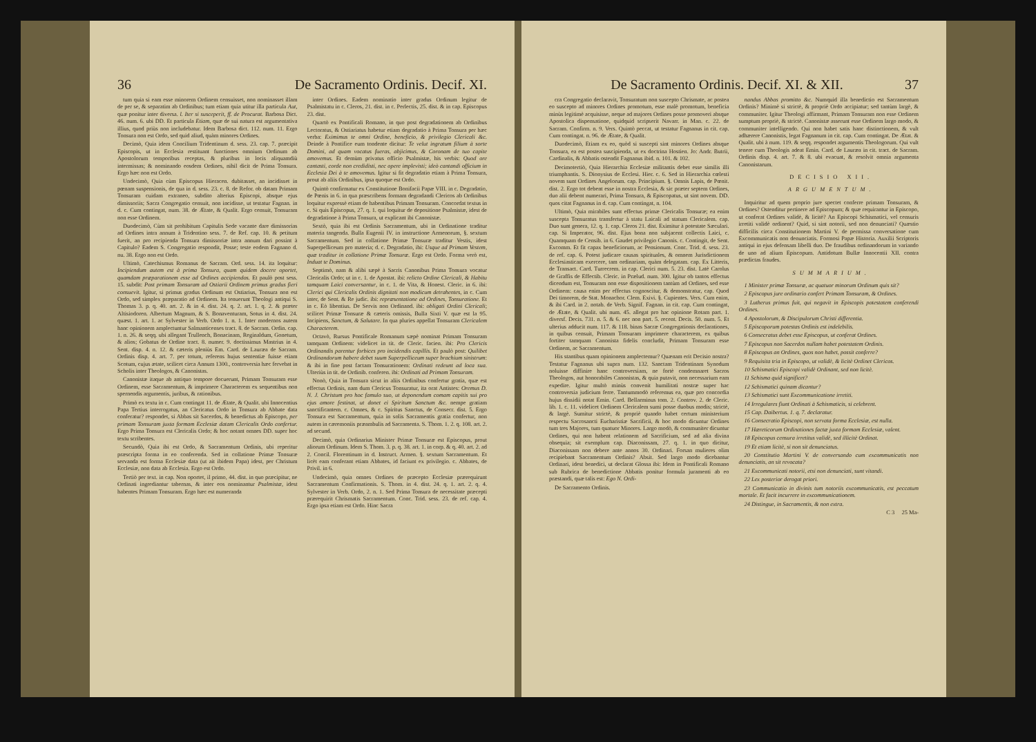36 De Sacramento Ordinis. Decif. XI.
tum quia si eam esse minorem Ordinem censuisset, non nominasset illam de per se, & separatim ab Ordinibus; tum etiam quia utitur illa particula Aut, quæ ponitur inter diversa. l. Iter si susceperit, ff. de Procurat. Barbosa Dict. 46. num. 6. ubi DD. Et particula Etiam, quæ de sui natura est argumentativa illius, quod priùs non includebatur. Idem Barbosa dict. 112. num. 11. Ergo Tonsura non est Ordo, sed quid aliud, quàm minores Ordines.
Decimò, Quia idem Concilium Tridentinum d. sess. 23. cap. 7. præcipit Episcopis, ut in Ecclesia restituant functiones omnium Ordinum ab Apostolorum temporibus receptas, & pluribus in locis aliquamdiù intermissas; & nominando eosdem Ordines, nihil dicit de Prima Tonsura. Ergo hæc non est Ordo.
Undecimò, Quia cùm Episcopus Hieracen. dubitasset, an incidisset in pœnam suspensionis, de qua in d. sess. 23. c. 8. de Refor. ob datam Primam Tonsuram cuidam extraneo, subdito alterius Episcopi, absque ejus dimissoriis; Sacra Congregatio censuit, non incidisse, ut testatur Fagnan. in d. c. Cum contingat, num. 38. de Ætate, & Qualit. Ergo censuit, Tonsuram non esse Ordinem.
Duodecimò, Cùm sit prohibitum Capitulis Sede vacante dare dimissorias ad Ordines intra annum à Tridentino sess. 7. de Ref. cap. 10. & petitum fuerit, an pro recipienda Tonsura dimissoriæ intra annum dari possint à Capitulo? Eadem S. Congregatio respondit, Posse; teste eodem Fagnano d. nu. 38. Ergo non est Ordo.
Ultimò, Catechismus Romanus de Sacram. Ord. sess. 14. ita loquitur: Incipiendum autem est à prima Tonsura, quam quidem docere oportet, quamdam præparationem esse ad Ordines accipiendos. Et paulò post sess. 15. subdit: Post primam Tonsuram ad Ostiarii Ordinem primus gradus fieri consuevit. Igitur, si primus gradus Ordinum est Ostiarius, Tonsura non est Ordo, sed simplex præparatio ad Ordinem. Ita tenuerunt Theologi antiqui S. Thomas 3. p. q. 40. art. 2. & in 4. dist. 24. q. 2. art. 1. q. 2. & præter Altisiodoren. Albertum Magnum, & S. Bonaventuram, Sotus in 4. dist. 24. quæst. 1. art. 1. ac Sylvester in Verb. Ordo 1. n. 1. Inter modernos autem hanc opinionem amplectuntur Salmanticenses tract. 8. de Sacram. Ordin. cap. 1. n. 26. & seqq. ubi allegant Trullench, Bonacinam, Reginaldum, Gonetum, & alios; Gobatus de Ordine tract. 8. numer. 9. doctissimus Mastrius in 4. Sent. disp. 4. n. 12. & cæteris pleniùs Em. Card. de Lauræa de Sacram. Ordinis disp. 4. art. 7. per totum, referens hujus sententiæ fuisse etiam Scotum, cujus ætate, scilicet circa Annum 1300., controversia hæc fervebat in Scholis inter Theologos, & Canonistas.
Canonistæ itaque ab antiquo tempore docuerunt, Primam Tonsuram esse Ordinem, esse Sacramentum, & imprimere Characterem ex sequentibus non spernendis argumentis, juribus, & rationibus.
Primò ex textu in c. Cum contingat 11. de Ætate, & Qualit. ubi Innocentius Papa Tertius interrogatus, an Clericatus Ordo in Tonsura ab Abbate data conferatur? respondet, si Abbas sit Sacerdos, & benedictus ab Episcopo, per primam Tonsuram juxta formam Ecclesiæ datam Clericalis Ordo confertur. Ergo Prima Tonsura est Clericalis Ordo; & hoc notant omnes DD. super hoc textu scribentes.
Secundò, Quia ibi est Ordo, & Sacramentum Ordinis, ubi reperitur præscripta forma in eo conferenda. Sed in collatione Primæ Tonsuræ servanda est forma Ecclesiæ data (ut ait ibidem Papa) idest, per Christum Ecclesiæ, non data ab Ecclesia. Ergo est Ordo.
Tertiò per text. in cap. Non oportet, il primo, 44. dist. in quo præcipitur, ne Ordinati ingrediantur tabernas, & inter eos nominantur Psalmistæ, idest habentes Primam Tonsuram. Ergo hæc est numeranda
inter Ordines. Eadem nominatio inter gradus Ordinum legitur de Psalmistatu in c. Cleros, 21. dist. in c. Perlectis, 25. dist. & in cap. Episcopus 23. dist.
Quartò ex Pontificali Romano, in quo post degradationem ab Ordinibus Lectoratus, & Ostiariatus habetur etiam degradatio à Prima Tonsura per hæc verba: Eximimus te omni Ordine, beneficio, & privilegio Clericali &c. Deinde à Pontifice eum tondente dicitur: Te velut ingratum filium à sorte Domini, ad quam vocatus fueras, abjicimus, & Coronam de tuo capite amovemus. Et demùm privatus officio Psalmistæ, his verbis: Quod ore cantasti, corde non credidisti, nec opere implevisti; ideò cantandi officium in Ecclesia Dei à te amovemus. Igitur si fit degradatio etiam à Prima Tonsura, prout ab aliis Ordinibus, ipsa quoque est Ordo.
Quintò confirmatur ex Constitutione Bonifacii Papæ VIII. in c. Degradatio, de Pœnis in 6. in qua præscribens formam degradandi Clericos ab Ordinibus loquitur expressè etiam de habentibus Primam Tonsuram. Concordat textus in c. Si quis Episcopus, 27. q. 1. qui loquitur de depositione Psalmistæ, idest de degradatione à Prima Tonsura, ut explicant ibi Canonistæ.
Sextò, quia ibi est Ordinis Sacramentum, ubi in Ordinatione traditur materia tangenda. Bulla Eugenii IV. in instructione Armenorum, §. sextum Sacramentum. Sed in collatione Primæ Tonsuræ traditur Vestis, idest Superpelliceum pro materia; d. c. Degradatio, ibi: Usque ad Primam Vestem, quæ traditur in collatione Primæ Tonsuræ. Ergo est Ordo. Forma verò est, Induat te Dominus.
Septimò, nam & alibi sæpè à Sacris Canonibus Prima Tonsura vocatur Clericalis Ordo; ut in c. 1. de Apostat. ibi: relicto Ordine Clericali, & Habitu tamquam Laici conversantur, in c. 1. de Vita, & Honest. Cleric. in 6. ibi: Clerici qui Clericalis Ordinis dignitati non modicum detrahentes, in c. Cum inter, de Sent. & Re judic. ibi: repræsentatione ad Ordines, Tonsuratione. Et in c. Eò libentius. De Servis non Ordinand. ibi: obligati Ordini Clericali; scilicet Primæ Tonsuræ & cæteris omissis, Bulla Sixti V. quæ est la 95. Incipiens, Sanctum, & Salutare. In qua pluries appellat Tonsuram Clericalem Characterem.
Octavò, Rursus Pontificale Romanum sæpè nominat Primam Tonsuram tamquam Ordinem: videlicet in tit. de Cleric. facien. ibi: Pro Clericis Ordinandis parentur forbices pro incidendis capillis. Et paulò post: Quilibet Ordinandorum habere debet suum Superpelliceum super brachium sinistrum: & ibi in fine post factam Tonsurationem: Ordinati redeunt ad loca sua. Ulteriùs in tit. de Ordinib. conferen. ibi: Ordinati ad Primam Tonsuram.
Nonò, Quia in Tonsura sicut in aliis Ordinibus confertur gratia, quæ est effectus Ordinis, nam dum Clericus Tonsuratur, ita orat Antistes: Oremus D. N. J. Christum pro hoc famulo suo, ut deponendum comam capitis sui pro ejus amore festinat, ut donet ei Spiritum Sanctum &c. nempe gratiam sanctificantem. c. Omnes, & c. Spiritus Sanctus, de Consecr. dist. 5. Ergo Tonsura est Sacramentum, quia in solis Sacramentis gratia confertur, non autem in cæremoniis præambulis ad Sacramenta. S. Thom. 1. 2. q. 108. art. 2. ad secund.
Decimò, quia Ordinarius Minister Primæ Tonsuræ est Episcopus, prout aliorum Ordinum. Idem S. Thom. 3. p. q. 38. art. 1. in corp. & q. 40. art. 2. ad 2. Concil. Florentinum in d. Instruct. Armen. §. sextum Sacramentum. Et licèt eam conferant etiam Abbates, id faciunt ex privilegio. c. Abbates, de Privil. in 6.
Undecimò, quia omnes Ordines de præcepto Ecclesiæ prærequirunt Sacramentum Confirmationis. S. Thom. in 4. dist. 24. q. 1. art. 2. q. 4. Sylvester in Verb. Ordo, 2. n. 1. Sed Prima Tonsura de necessitate præcepti prærequirit Chrismatis Sacramentum. Conc. Trid. sess. 23. de ref. cap. 4. Ergo ipsa etiam est Ordo. Hinc Sacra
De Sacramento Ordinis. Decif. XI. & XII. 37
cra Congregatio declaravit, Tonsuratum non susceptо Chrismate, ac postea eo suscepto ad minores Ordines promotum, esse malè promotum, beneficia minùs legitimè acquisisse, neque ad majores Ordines posse promoveri absque Apostolica dispensatione, quidquid scripserit Navarr. in Man. c. 22. de Sacram. Confirm. n. 9. Vers. Quintò peccat, ut testatur Fagnanus in cit. cap. Cum contingat. n. 96. de Ætate, & Qualit.
Duodecimò, Etiam ex eo, quòd si suscepti sint minores Ordines absque Tonsura, ea est postea suscipienda, ut ex doctrina Hostien. Jo: Andr. Butrii, Cardinalis, & Abbatis ostendit Fagnanus ibid. n. 101. & 102.
Decimotertiò, Quia Hierarchia Ecclesiæ militantis debet esse similis illi triumphantis. S. Dionysius de Ecclesi. Hier. c. 6. Sed in Hierarchia cœlesti novem sunt Ordines Angelorum. cap. Principium. §. Omnis Lapis, de Pœnit. dist. 2. Ergo tot debent esse in nostra Ecclesia, & sic præter septem Ordines, duo alii debent numerari, Prima Tonsura, & Episcopatus, ut sint novem. DD. quos citat Fagnanus in d. cap. Cum contingat, n. 104.
Ultimò, Quia mirabiles sunt effectus primæ Clericalis Tonsuræ; ea enim suscepta Tonsuratus transfertur à statu Laicali ad statum Clericalem. cap. Duo sunt genera, 12. q. 1. cap. Cleros 21. dist. Eximitur à potestate Sæculari. cap. Si Imperator, 96. dist. Ejus bona non subjacent collectis Laici, c. Quamquam de Censib. in 6. Gaudet privilegio Canonis. c. Contingit, de Sent. Excomm. Et fit capax beneficiorum, ac Pensionum. Conc. Trid. d. sess. 23. de ref. cap. 6. Potest judicare causas spirituales, & omnem Jurisdictionem Ecclesiasticam exercere, tam ordinariam, quàm delegatam. cap. Ex Litteris, de Transact. Card. Turrecrem. in cap. Clerici num. 5. 23. dist. Latè Carolus de Graffis de Effectib. Cleric. in Prælud. num. 300. Igitur ob tantos effectus dicendum est, Tonsuram non esse dispositionem tantùm ad Ordines, sed esse Ordinem: causa enim per effectus cognoscitur, & demonstratur, cap. Quod Dei timorem, de Stat. Monachor. Clem. Exivi. §. Cupientes. Vers. Cum enim, & ibi Card. in 2. notab. de Verb. Signif. Fagnan. in cit. cap. Cum contingat, de Ætate, & Qualit. ubi num. 45. allegat pro hac opinione Rotam part. 1. diversf. Decis. 731. n. 5. & 6. nec non part. 5. recent. Decis. 50. num. 5. Et ulterius adducit num. 117. & 118. binas Sacræ Congregationis declarationes, in quibus censuit, Primam Tonsuram imprimere characterem, ex quibus fortiter tamquam Canonista fidelis concludit, Primam Tonsuram esse Ordinem, ac Sacramentum.
His stantibus quam opinionem amplectemur? Quænam erit Decisio nostra? Testatur Fagnanus ubi supra num. 132. Sanctam Tridentinam Synodum noluisse diffinire hanc controversiam, ne fortè condemnaret Sacros Theologos, aut honorabiles Canonistas, & quia putavit, non necessarium eam expedire. Igitur multò minùs convenit humilitati nostræ super hac controversia judicium ferre. Tantummodò referemus ea, quæ pro concordia hujus dissidii notat Emin. Card. Bellarminus tom. 2. Controv. 2. de Cleric. lib. 1. c. 11. videlicet Ordinem Clericalem sumi posse duobus modis; strictè, & largè. Sumitur strictè, & propriè quando habet certum ministerium respectu Sacrosancti Eucharistiæ Sacrificii, & hoc modo dicuntur Ordines tum tres Majores, tum quatuor Minores. Largo modò, & communiter dicuntur Ordines, qui non habent relationem ad Sacrificium, sed ad alia divina obsequia; sit exemplum cap. Diaconissam, 27. q. 1. in quo dicitur, Diaconissam non debere ante annos 30. Ordinari. Forsan mulieres olim recipiebant Sacramentum Ordinis? Absit. Sed largo modo dicebantur Ordinari, idest benedici, ut declarat Glossa ibi: Idem in Pontificali Romano sub Rubrica de benedictione Abbatis ponitur formula juramenti ab eo præstandi, quæ talis est: Ego N. Ordi-
De Sacramento Ordinis.
nandus Abbas promitto &c. Numquid illa benedictio est Sacramentum Ordinis? Minimè si strictè, & propriè Ordo accipiatur; sed tantùm largè, & communiter. Igitur Theologi affirmant, Primam Tonsuram non esse Ordinem sumptum propriè, & strictè. Canonistæ asserunt esse Ordinem largo modo, & communiter intelligendo. Qui non habet satis hanc distinctionem, & vult adhærere Canonistis, legat Fagnanum in cit. cap. Cum contingat. De Ætat. & Qualit. ubi à num. 119. & seqq. respondet argumentis Theologorum. Qui vult tenere cum Theologis adeat Emin. Card. de Lauræa in cit. tract. de Sacram. Ordinis disp. 4. art. 7. & 8. ubi evacuat, & resolvit omnia argumenta Canonistarum.
DECISIO XII.
ARGUMENTUM.
Inquiritur ad quem proprio jure spectet conferre primam Tonsuram, & Ordines? Ostenditur pertinere ad Episcopum; & quæ requirantur in Episcopo, ut conferat Ordines validè, & licitè? An Episcopi Schismatici, vel censuris irretiti validè ordinent? Quid, si sint notorii, sed non denunciati? Quæstio difficilis circa Constitutionem Martini V. de permissa conversatione cum Excommunicatis non denunciatis. Formosi Papæ Historia. Auxilii Scriptoris antiqui in ejus defensam libelli duo. De fraudibus ordinandorum in variando de uno ad alium Episcopum. Antidotum Bullæ Innocentii XII. contra prædictas fraudes.
SUMMARIUM.
1 Minister primæ Tonsuræ, ac quatuor minorum Ordinum quis sit?
2 Episcopus jure ordinario confert Primam Tonsuram, & Ordines.
3 Lutherus primus fuit, qui negavit in Episcopis potestatem conferendi Ordines.
4 Apostolorum, & Discipulorum Christi differentia.
5 Episcoporum potestas Ordinis est indelebilis.
6 Consecratus debet esse Episcopus, ut conferat Ordines.
7 Episcopus non Sacerdos nullam habet potestatem Ordinis.
8 Episcopus an Ordines, quos non habet, possit conferre?
9 Requisita tria in Episcopo, ut validè, & licitè Ordinet Clericos.
10 Schismatici Episcopi validè Ordinant, sed non licitè.
11 Schisma quid significet?
12 Schismatici quinam dicantur?
13 Schismatici sunt Excommunicatione irretiti.
14 Irregulares fiunt Ordinati à Schismaticis, si celebrent.
15 Cap. Daibertus. 1. q. 7. declaratur.
16 Consecratio Episcopi, non servata forma Ecclesiæ, est nulla.
17 Hæreticorum Ordinationes factæ juxta formam Ecclesiæ, valent.
18 Episcopus censura irretitus validè, sed illicitè Ordinat.
19 Et etiam licitè, si non sit denunciatus.
20 Constitutio Martini V. de conversando cum excommunicatis non denunciatis, an sit revocata?
21 Excommunicati notorii, etsi non denunciati, sunt vitandi.
22 Lex posterior derogat priori.
23 Communicatio in divinis tum notoriis excommunicatis, est peccatum mortale. Et facit incurrere in excommunicationem.
24 Distingue, in Sacramentis, & non extra.
C 3 25 Ma-